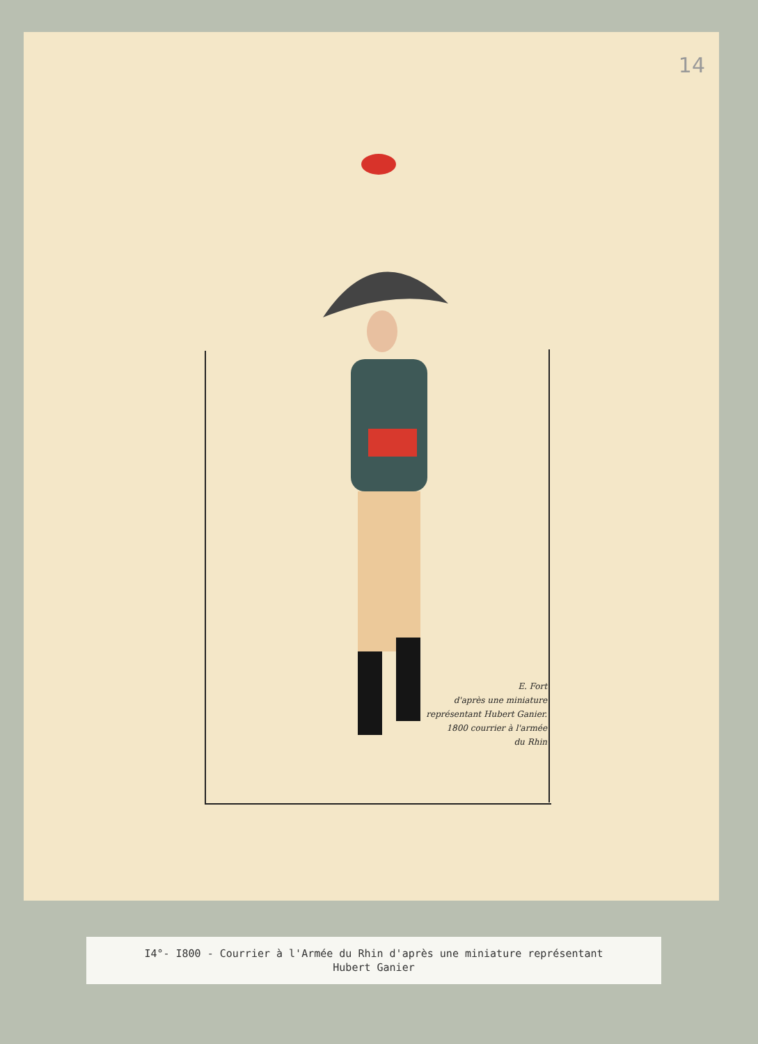14
E. Fort
d'après une miniature
représentant Hubert Ganier.
1800 courrier à l'armée
du Rhin
I4°- I800 - Courrier à l'Armée du Rhin d'après une miniature représentant
Hubert Ganier